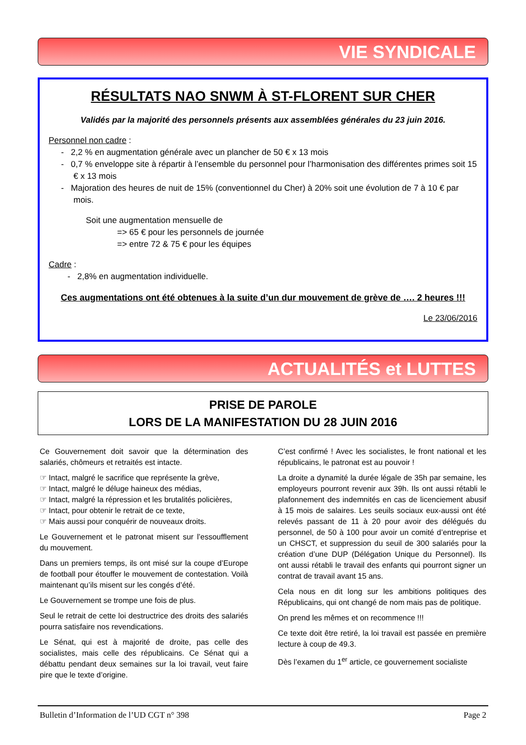VIE SYNDICALE
RÉSULTATS NAO SNWM À ST-FLORENT SUR CHER
Validés par la majorité des personnels présents aux assemblées générales du 23 juin 2016.
Personnel non cadre :
- 2,2 % en augmentation générale avec un plancher de 50 € x 13 mois
- 0,7 % enveloppe site à répartir à l’ensemble du personnel pour l’harmonisation des différentes primes soit 15 € x 13 mois
- Majoration des heures de nuit de 15% (conventionnel du Cher) à 20% soit une évolution de 7 à 10 € par mois.
Soit une augmentation mensuelle de
=> 65 € pour les personnels de journée
=> entre 72 & 75 € pour les équipes
Cadre :
- 2,8% en augmentation individuelle.
Ces augmentations ont été obtenues à la suite d’un dur mouvement de grève de …. 2 heures !!!
Le 23/06/2016
ACTUALITÉS et LUTTES
PRISE DE PAROLE
LORS DE LA MANIFESTATION DU 28 JUIN 2016
Ce Gouvernement doit savoir que la détermination des salariés, chômeurs et retraités est intacte.
☞ Intact, malgré le sacrifice que représente la grève,
☞ Intact, malgré le déluge haineux des médias,
☞ Intact, malgré la répression et les brutalités policières,
☞ Intact, pour obtenir le retrait de ce texte,
☞ Mais aussi pour conquérir de nouveaux droits.
Le Gouvernement et le patronat misent sur l’essoufflement du mouvement.
Dans un premiers temps, ils ont misé sur la coupe d’Europe de football pour étouffer le mouvement de contestation. Voilà maintenant qu’ils misent sur les congés d’été.
Le Gouvernement se trompe une fois de plus.
Seul le retrait de cette loi destructrice des droits des salariés pourra satisfaire nos revendications.
Le Sénat, qui est à majorité de droite, pas celle des socialistes, mais celle des républicains. Ce Sénat qui a débattu pendant deux semaines sur la loi travail, veut faire pire que le texte d’origine.
C’est confirmé ! Avec les socialistes, le front national et les républicains, le patronat est au pouvoir !
La droite a dynamité la durée légale de 35h par semaine, les employeurs pourront revenir aux 39h. Ils ont aussi rétabli le plafonnement des indemnités en cas de licenciement abusif à 15 mois de salaires. Les seuils sociaux eux-aussi ont été relevés passant de 11 à 20 pour avoir des délégués du personnel, de 50 à 100 pour avoir un comité d’entreprise et un CHSCT, et suppression du seuil de 300 salariés pour la création d’une DUP (Délégation Unique du Personnel). Ils ont aussi rétabli le travail des enfants qui pourront signer un contrat de travail avant 15 ans.
Cela nous en dit long sur les ambitions politiques des Républicains, qui ont changé de nom mais pas de politique.
On prend les mêmes et on recommence !!!
Ce texte doit être retiré, la loi travail est passée en première lecture à coup de 49.3.
Dès l’examen du 1<sup>er</sup> article, ce gouvernement socialiste
Bulletin d’Information de l’UD CGT n° 398 Page 2